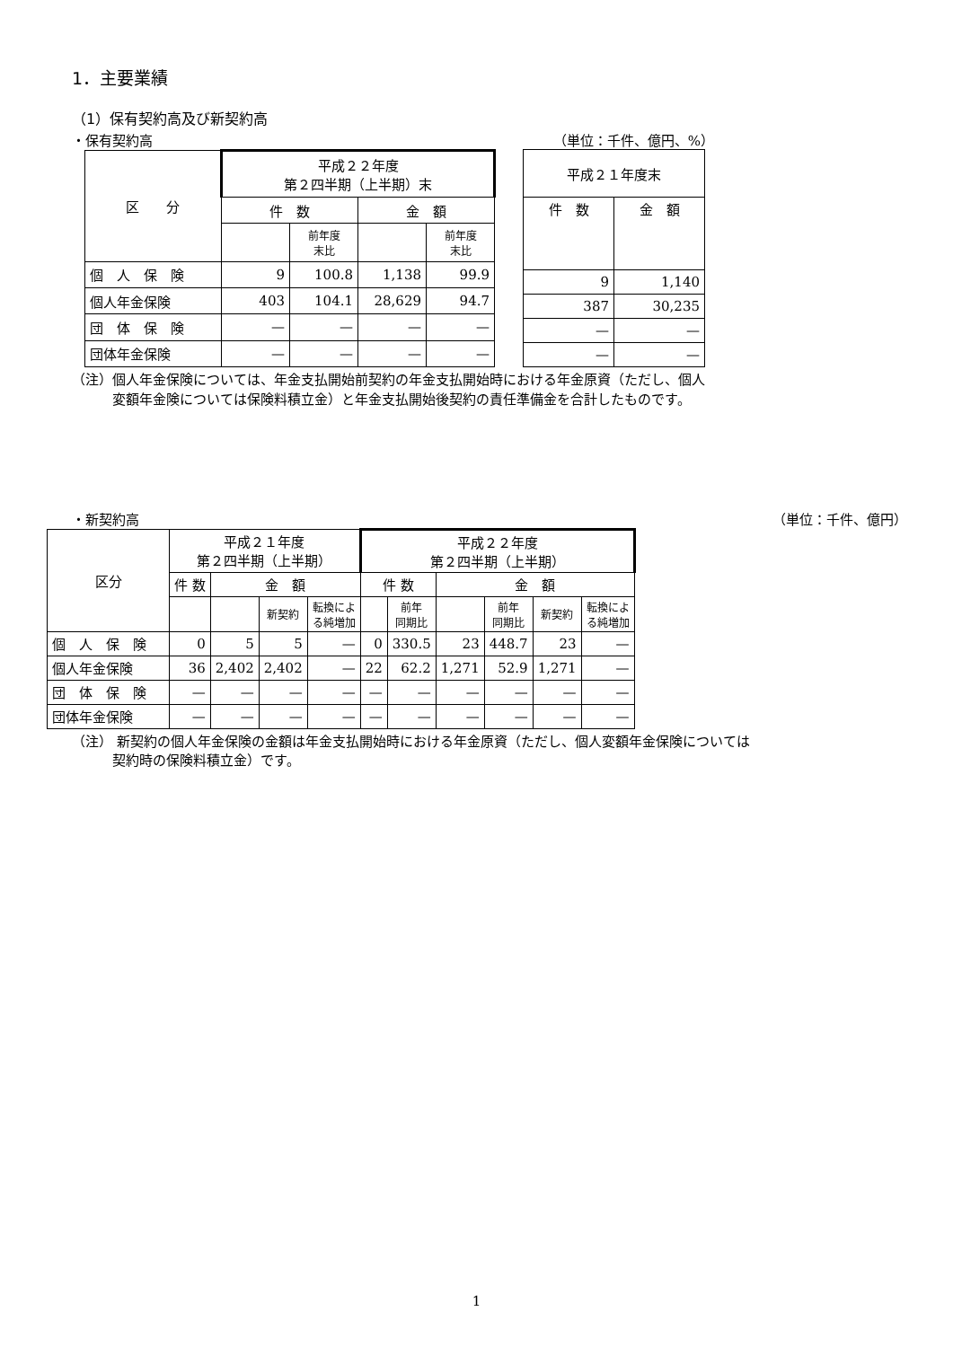1．主要業績
（1）保有契約高及び新契約高
・保有契約高 （単位：千件、億円、%）
| 区 分 | 平成２２年度 第２四半期（上半期）末 | | | |
| --- | --- | --- | --- | --- |
| | 件 数 | | 金 額 | |
| | | 前年度 末比 | | 前年度 末比 |
| 個 人 保 険 | 9 | 100.8 | 1,138 | 99.9 |
| 個人年金保険 | 403 | 104.1 | 28,629 | 94.7 |
| 団 体 保 険 | — | — | — | — |
| 団体年金保険 | — | — | — | — |
| 平成２１年度末 | |
| --- | --- |
| 件 数 | 金 額 |
| 9 | 1,140 |
| 387 | 30,235 |
| — | — |
| — | — |
（注）個人年金保険については、年金支払開始前契約の年金支払開始時における年金原資（ただし、個人
　　　変額年金険については保険料積立金）と年金支払開始後契約の責任準備金を合計したものです。
・新契約高 （単位：千件、億円）
| 区分 | 平成２１年度 第２四半期（上半期） | | | | 平成２２年度 第２四半期（上半期） | | | | | |
| --- | --- | --- | --- | --- | --- | --- | --- | --- | --- | --- |
| | 件 数 | 金 額 | | | 件 数 | | 金 額 | | | |
| | | | 新契約 | 転換によ る純増加 | | 前年 同期比 | | 前年 同期比 | 新契約 | 転換によ る純増加 |
| 個 人 保 険 | 0 | 5 | 5 | — | 0 | 330.5 | 23 | 448.7 | 23 | — |
| 個人年金保険 | 36 | 2,402 | 2,402 | — | 22 | 62.2 | 1,271 | 52.9 | 1,271 | — |
| 団 体 保 険 | — | — | — | — | — | — | — | — | — | — |
| 団体年金保険 | — | — | — | — | — | — | — | — | — | — |
（注） 新契約の個人年金保険の金額は年金支払開始時における年金原資（ただし、個人変額年金保険については
　　　契約時の保険料積立金）です。
1